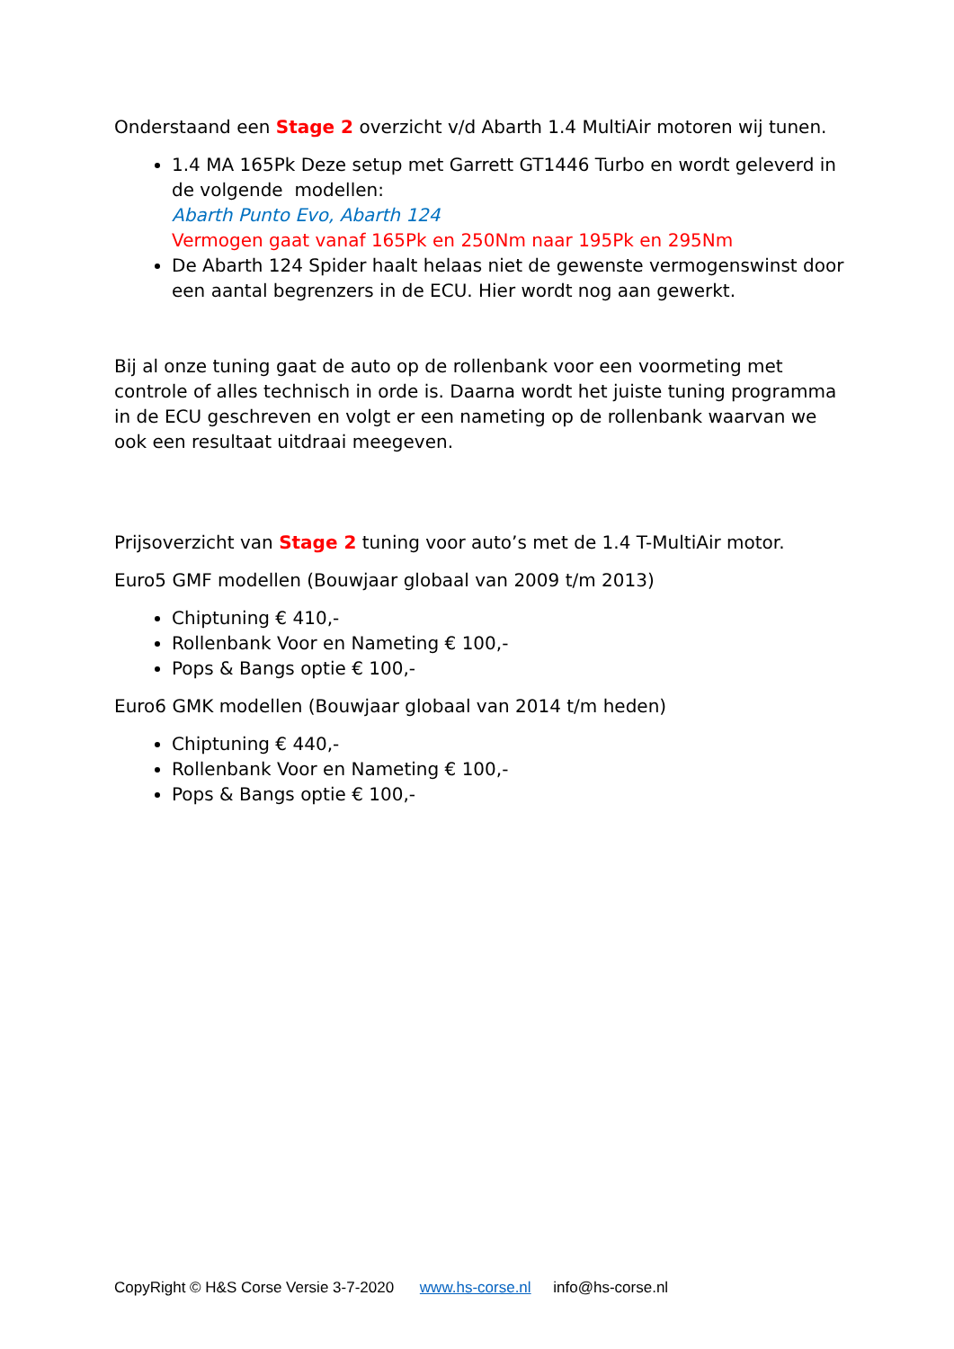Onderstaand een Stage 2 overzicht v/d Abarth 1.4 MultiAir motoren wij tunen.
1.4 MA 165Pk Deze setup met Garrett GT1446 Turbo en wordt geleverd in de volgende modellen:
Abarth Punto Evo, Abarth 124
Vermogen gaat vanaf 165Pk en 250Nm naar 195Pk en 295Nm
De Abarth 124 Spider haalt helaas niet de gewenste vermogenswinst door een aantal begrenzers in de ECU. Hier wordt nog aan gewerkt.
Bij al onze tuning gaat de auto op de rollenbank voor een voormeting met controle of alles technisch in orde is. Daarna wordt het juiste tuning programma in de ECU geschreven en volgt er een nameting op de rollenbank waarvan we ook een resultaat uitdraai meegeven.
Prijsoverzicht van Stage 2 tuning voor auto’s met de 1.4 T-MultiAir motor.
Euro5 GMF modellen (Bouwjaar globaal van 2009 t/m 2013)
Chiptuning € 410,-
Rollenbank Voor en Nameting € 100,-
Pops & Bangs optie € 100,-
Euro6 GMK modellen (Bouwjaar globaal van 2014 t/m heden)
Chiptuning € 440,-
Rollenbank Voor en Nameting € 100,-
Pops & Bangs optie € 100,-
CopyRight © H&S Corse Versie 3-7-2020 www.hs-corse.nl info@hs-corse.nl